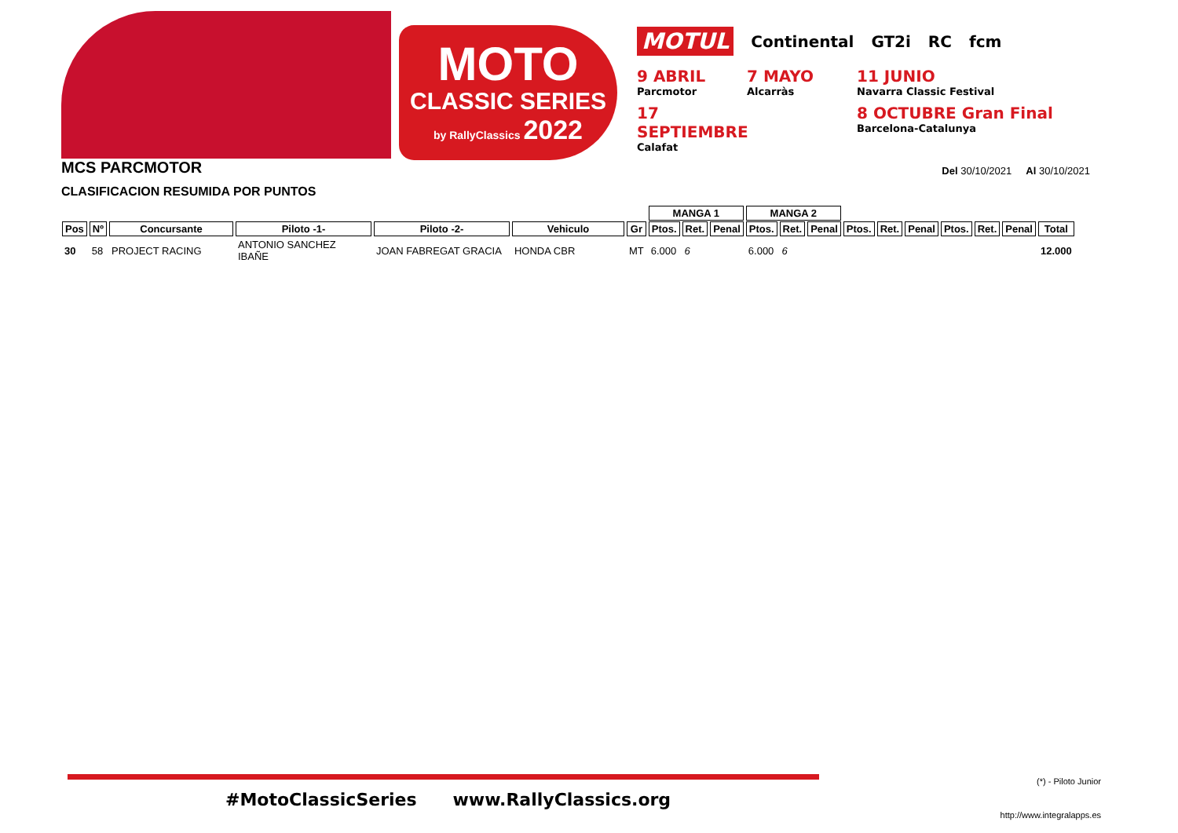MOTO
CLASSIC SERIES
by RallyClassics 2022
MOTUL Continental GT2i RC fcm
9 ABRIL
Parcmotor
7 MAYO
Alcarràs
11 JUNIO
Navarra Classic Festival
17 SEPTIEMBRE
Calafat
8 OCTUBRE Gran Final
Barcelona-Catalunya
MCS PARCMOTOR Del 30/10/2021 Al 30/10/2021
CLASIFICACION RESUMIDA POR PUNTOS
| | | | | | | | MANGA 1 | | | MANGA 2 | | | | | | | | | |
| --- | --- | --- | --- | --- | --- | --- | --- | --- | --- | --- | --- | --- | --- | --- | --- | --- | --- | --- | --- |
| Pos | Nº | Concursante | Piloto -1- | Piloto -2- | Vehiculo | Gr | Ptos. | Ret. | Penal | Ptos. | Ret. | Penal | Ptos. | Ret. | Penal | Ptos. | Ret. | Penal | Total |
| 30 | 58 | PROJECT RACING | ANTONIO SANCHEZ IBAÑE | JOAN FABREGAT GRACIA | HONDA CBR | MT | 6.000 | 6 | | 6.000 | 6 | | | | | | | | 12.000 |
#MotoClassicSeries www.RallyClassics.org
(*) - Piloto Junior
http://www.integralapps.es